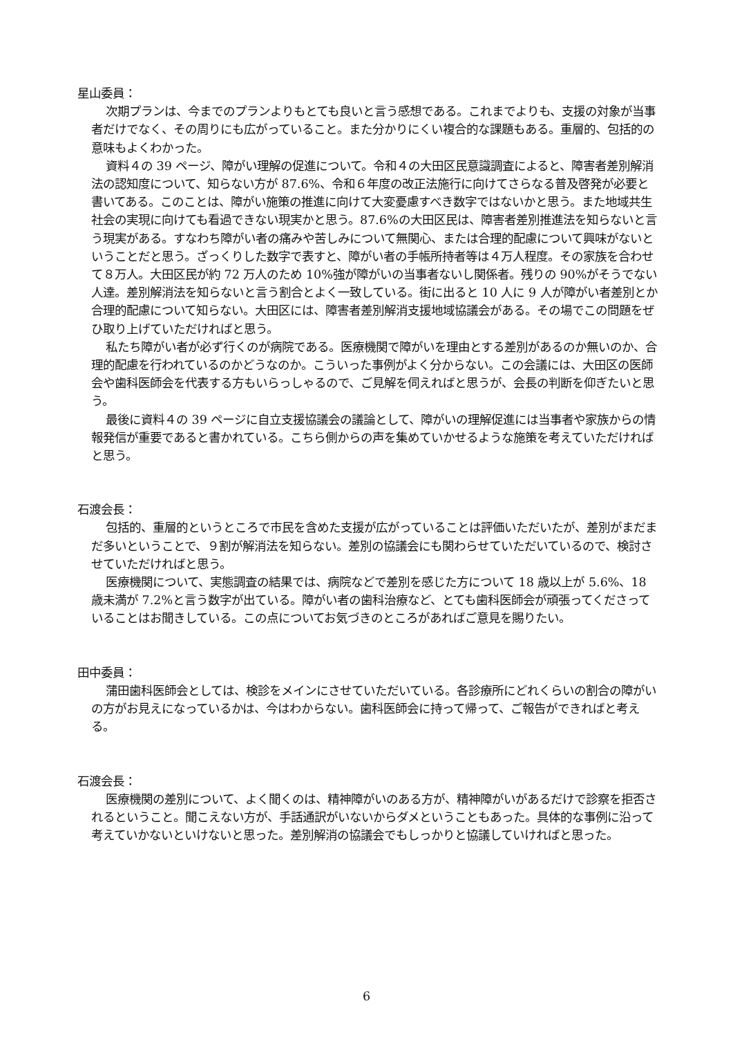星山委員：
次期プランは、今までのプランよりもとても良いと言う感想である。これまでよりも、支援の対象が当事者だけでなく、その周りにも広がっていること。また分かりにくい複合的な課題もある。重層的、包括的の意味もよくわかった。
資料４の 39 ページ、障がい理解の促進について。令和４の大田区民意識調査によると、障害者差別解消法の認知度について、知らない方が 87.6%、令和６年度の改正法施行に向けてさらなる普及啓発が必要と書いてある。このことは、障がい施策の推進に向けて大変憂慮すべき数字ではないかと思う。また地域共生社会の実現に向けても看過できない現実かと思う。87.6%の大田区民は、障害者差別推進法を知らないと言う現実がある。すなわち障がい者の痛みや苦しみについて無関心、または合理的配慮について興味がないということだと思う。ざっくりした数字で表すと、障がい者の手帳所持者等は４万人程度。その家族を合わせて８万人。大田区民が約 72 万人のため 10%強が障がいの当事者ないし関係者。残りの 90%がそうでない人達。差別解消法を知らないと言う割合とよく一致している。街に出ると 10 人に 9 人が障がい者差別とか合理的配慮について知らない。大田区には、障害者差別解消支援地域協議会がある。その場でこの問題をぜひ取り上げていただければと思う。
私たち障がい者が必ず行くのが病院である。医療機関で障がいを理由とする差別があるのか無いのか、合理的配慮を行われているのかどうなのか。こういった事例がよく分からない。この会議には、大田区の医師会や歯科医師会を代表する方もいらっしゃるので、ご見解を伺えればと思うが、会長の判断を仰ぎたいと思う。
最後に資料４の 39 ページに自立支援協議会の議論として、障がいの理解促進には当事者や家族からの情報発信が重要であると書かれている。こちら側からの声を集めていかせるような施策を考えていただければと思う。
石渡会長：
包括的、重層的というところで市民を含めた支援が広がっていることは評価いただいたが、差別がまだまだ多いということで、９割が解消法を知らない。差別の協議会にも関わらせていただいているので、検討させていただければと思う。
医療機関について、実態調査の結果では、病院などで差別を感じた方について 18 歳以上が 5.6%、18 歳未満が 7.2%と言う数字が出ている。障がい者の歯科治療など、とても歯科医師会が頑張ってくださっていることはお聞きしている。この点についてお気づきのところがあればご意見を賜りたい。
田中委員：
蒲田歯科医師会としては、検診をメインにさせていただいている。各診療所にどれくらいの割合の障がいの方がお見えになっているかは、今はわからない。歯科医師会に持って帰って、ご報告ができればと考える。
石渡会長：
医療機関の差別について、よく聞くのは、精神障がいのある方が、精神障がいがあるだけで診察を拒否されるということ。聞こえない方が、手話通訳がいないからダメということもあった。具体的な事例に沿って考えていかないといけないと思った。差別解消の協議会でもしっかりと協議していければと思った。
6